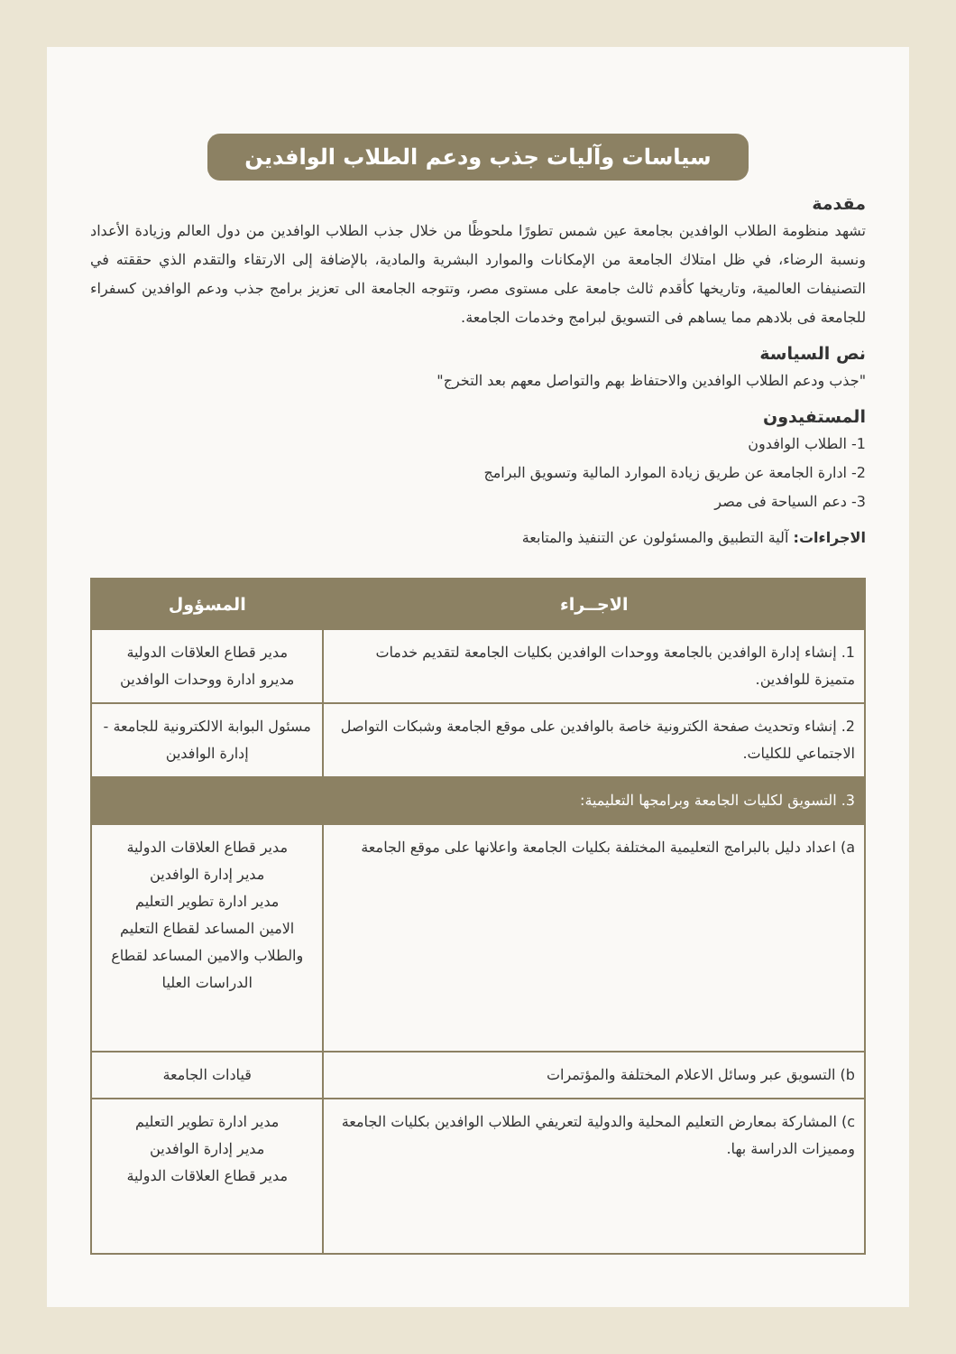سياسات وآليات جذب ودعم الطلاب الوافدين
مقدمة
تشهد منظومة الطلاب الوافدين بجامعة عين شمس تطورًا ملحوظًا من خلال جذب الطلاب الوافدين من دول العالم وزيادة الأعداد ونسبة الرضاء، في ظل امتلاك الجامعة من الإمكانات والموارد البشرية والمادية، بالإضافة إلى الارتقاء والتقدم الذي حققته في التصنيفات العالمية، وتاريخها كأقدم ثالث جامعة على مستوى مصر، وتتوجه الجامعة الى تعزيز برامج جذب ودعم الوافدين كسفراء للجامعة فى بلادهم مما يساهم فى التسويق لبرامج وخدمات الجامعة.
نص السياسة
"جذب ودعم الطلاب الوافدين والاحتفاظ بهم والتواصل معهم بعد التخرج"
المستفيدون
1- الطلاب الوافدون
2- ادارة الجامعة عن طريق زيادة الموارد المالية وتسويق البرامج
3- دعم السياحة فى مصر
الاجراءات: آلية التطبيق والمسئولون عن التنفيذ والمتابعة
| الاجــراء | المسؤول |
| --- | --- |
| 1. إنشاء إدارة الوافدين بالجامعة ووحدات الوافدين بكليات الجامعة لتقديم خدمات متميزة للوافدين. | مدير قطاع العلاقات الدولية مديرو ادارة ووحدات الوافدين |
| 2. إنشاء وتحديث صفحة الكترونية خاصة بالوافدين على موقع الجامعة وشبكات التواصل الاجتماعي للكليات. | مسئول البوابة الالكترونية للجامعة - إدارة الوافدين |
| 3. التسويق لكليات الجامعة وبرامجها التعليمية: | |
| a) اعداد دليل بالبرامج التعليمية المختلفة بكليات الجامعة واعلانها على موقع الجامعة | مدير قطاع العلاقات الدولية مدير إدارة الوافدين مدير ادارة تطوير التعليم الامين المساعد لقطاع التعليم والطلاب والامين المساعد لقطاع الدراسات العليا |
| b) التسويق عبر وسائل الاعلام المختلفة والمؤتمرات | قيادات الجامعة |
| c) المشاركة بمعارض التعليم المحلية والدولية لتعريفي الطلاب الوافدين بكليات الجامعة ومميزات الدراسة بها. | مدير ادارة تطوير التعليم مدير إدارة الوافدين مدير قطاع العلاقات الدولية |